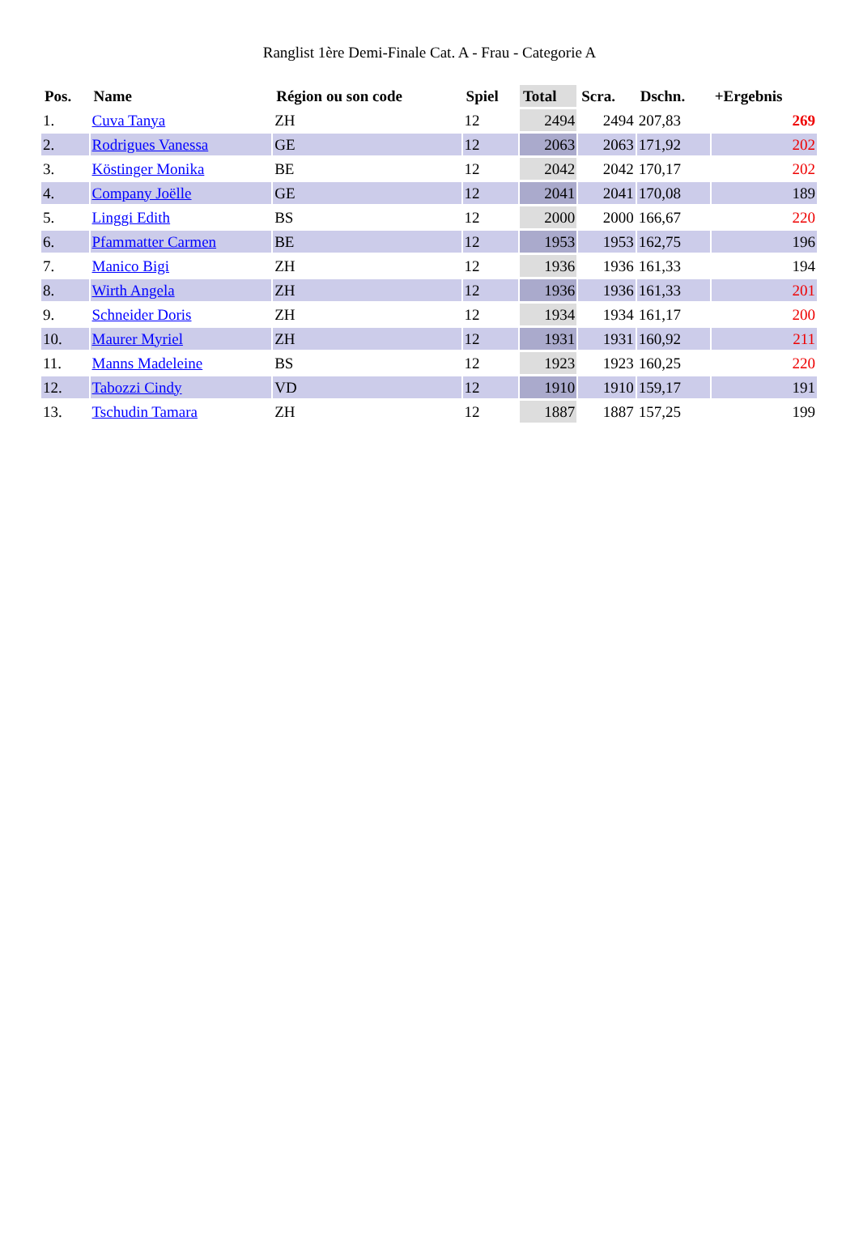Ranglist 1ère Demi-Finale Cat. A - Frau - Categorie A
| Pos. | Name | Région ou son code | Spiel | Total | Scra. | Dschn. | +Ergebnis |
| --- | --- | --- | --- | --- | --- | --- | --- |
| 1. | Cuva Tanya | ZH | 12 | 2494 | 2494 | 207,83 | 269 |
| 2. | Rodrigues Vanessa | GE | 12 | 2063 | 2063 | 171,92 | 202 |
| 3. | Köstinger Monika | BE | 12 | 2042 | 2042 | 170,17 | 202 |
| 4. | Company Joëlle | GE | 12 | 2041 | 2041 | 170,08 | 189 |
| 5. | Linggi Edith | BS | 12 | 2000 | 2000 | 166,67 | 220 |
| 6. | Pfammatter Carmen | BE | 12 | 1953 | 1953 | 162,75 | 196 |
| 7. | Manico Bigi | ZH | 12 | 1936 | 1936 | 161,33 | 194 |
| 8. | Wirth Angela | ZH | 12 | 1936 | 1936 | 161,33 | 201 |
| 9. | Schneider Doris | ZH | 12 | 1934 | 1934 | 161,17 | 200 |
| 10. | Maurer Myriel | ZH | 12 | 1931 | 1931 | 160,92 | 211 |
| 11. | Manns Madeleine | BS | 12 | 1923 | 1923 | 160,25 | 220 |
| 12. | Tabozzi Cindy | VD | 12 | 1910 | 1910 | 159,17 | 191 |
| 13. | Tschudin Tamara | ZH | 12 | 1887 | 1887 | 157,25 | 199 |